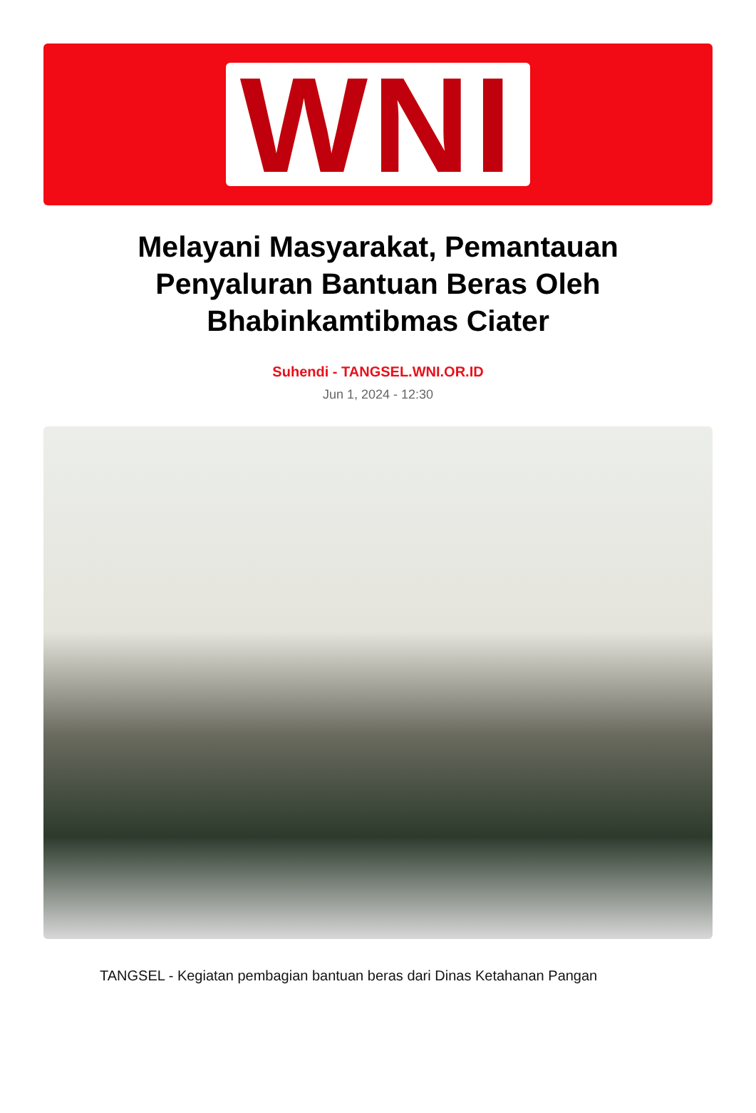WNI
Melayani Masyarakat, Pemantauan Penyaluran Bantuan Beras Oleh Bhabinkamtibmas Ciater
Suhendi - TANGSEL.WNI.OR.ID
Jun 1, 2024 - 12:30
TANGSEL - Kegiatan pembagian bantuan beras dari Dinas Ketahanan Pangan